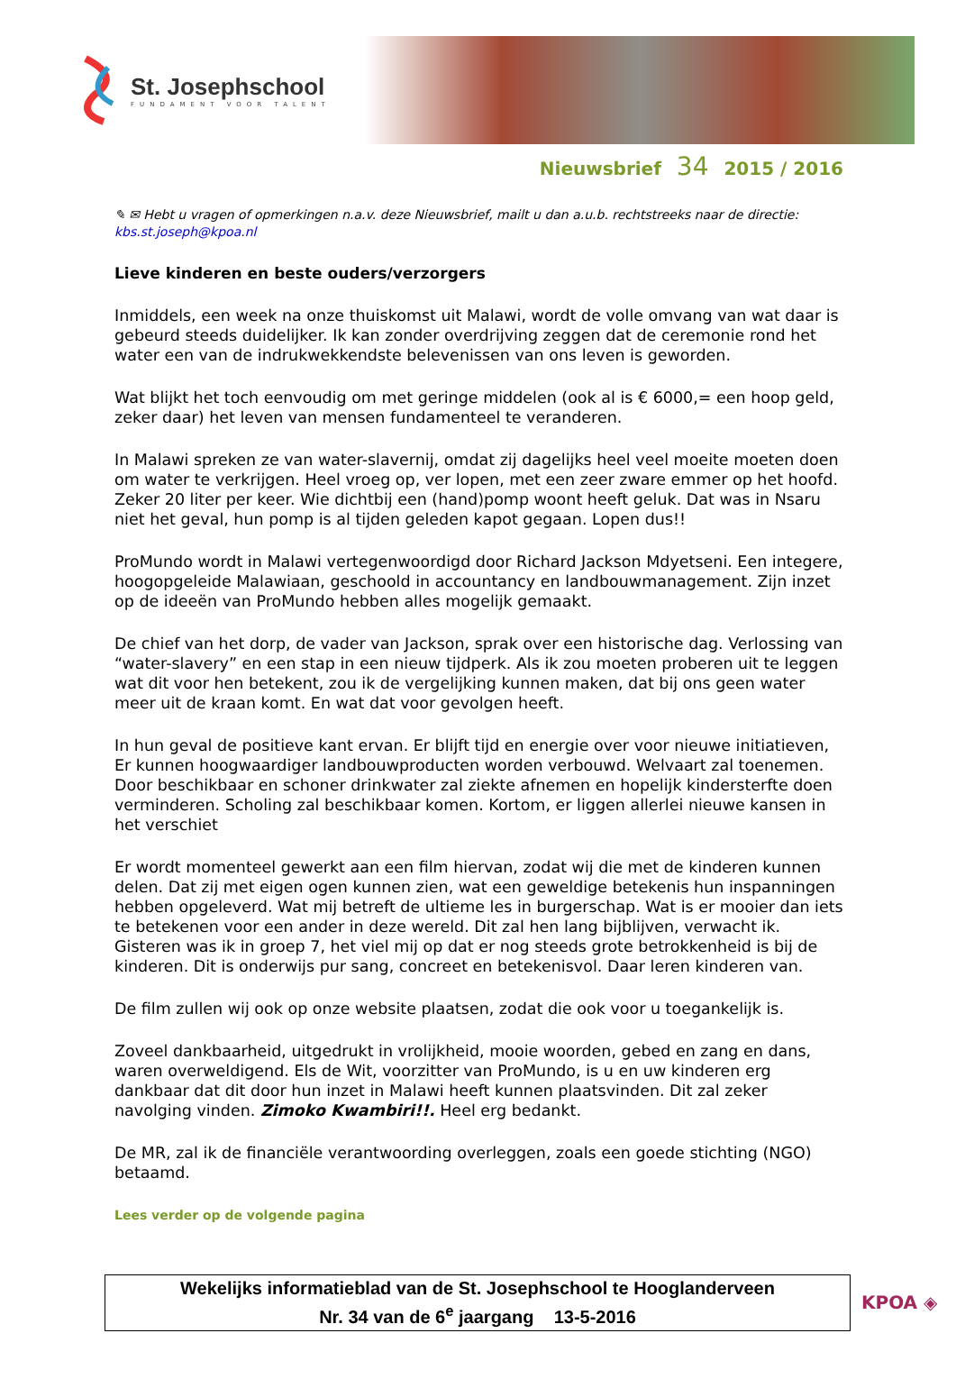St. Josephschool
FUNDAMENT VOOR TALENT
Nieuwsbrief 34 2015 / 2016
✎ ✉ Hebt u vragen of opmerkingen n.a.v. deze Nieuwsbrief, mailt u dan a.u.b. rechtstreeks naar de directie: kbs.st.joseph@kpoa.nl
Lieve kinderen en beste ouders/verzorgers
Inmiddels, een week na onze thuiskomst uit Malawi, wordt de volle omvang van wat daar is gebeurd steeds duidelijker. Ik kan zonder overdrijving zeggen dat de ceremonie rond het water een van de indrukwekkendste belevenissen van ons leven is geworden.
Wat blijkt het toch eenvoudig om met geringe middelen (ook al is € 6000,= een hoop geld, zeker daar) het leven van mensen fundamenteel te veranderen.
In Malawi spreken ze van water-slavernij, omdat zij dagelijks heel veel moeite moeten doen om water te verkrijgen. Heel vroeg op, ver lopen, met een zeer zware emmer op het hoofd. Zeker 20 liter per keer. Wie dichtbij een (hand)pomp woont heeft geluk. Dat was in Nsaru niet het geval, hun pomp is al tijden geleden kapot gegaan. Lopen dus!!
ProMundo wordt in Malawi vertegenwoordigd door Richard Jackson Mdyetseni. Een integere, hoogopgeleide Malawiaan, geschoold in accountancy en landbouwmanagement. Zijn inzet op de ideeën van ProMundo hebben alles mogelijk gemaakt.
De chief van het dorp, de vader van Jackson, sprak over een historische dag. Verlossing van “water-slavery” en een stap in een nieuw tijdperk. Als ik zou moeten proberen uit te leggen wat dit voor hen betekent, zou ik de vergelijking kunnen maken, dat bij ons geen water meer uit de kraan komt. En wat dat voor gevolgen heeft.
In hun geval de positieve kant ervan. Er blijft tijd en energie over voor nieuwe initiatieven, Er kunnen hoogwaardiger landbouwproducten worden verbouwd. Welvaart zal toenemen. Door beschikbaar en schoner drinkwater zal ziekte afnemen en hopelijk kindersterfte doen verminderen. Scholing zal beschikbaar komen. Kortom, er liggen allerlei nieuwe kansen in het verschiet
Er wordt momenteel gewerkt aan een film hiervan, zodat wij die met de kinderen kunnen delen. Dat zij met eigen ogen kunnen zien, wat een geweldige betekenis hun inspanningen hebben opgeleverd. Wat mij betreft de ultieme les in burgerschap. Wat is er mooier dan iets te betekenen voor een ander in deze wereld. Dit zal hen lang bijblijven, verwacht ik. Gisteren was ik in groep 7, het viel mij op dat er nog steeds grote betrokkenheid is bij de kinderen. Dit is onderwijs pur sang, concreet en betekenisvol. Daar leren kinderen van.
De film zullen wij ook op onze website plaatsen, zodat die ook voor u toegankelijk is.
Zoveel dankbaarheid, uitgedrukt in vrolijkheid, mooie woorden, gebed en zang en dans, waren overweldigend. Els de Wit, voorzitter van ProMundo, is u en uw kinderen erg dankbaar dat dit door hun inzet in Malawi heeft kunnen plaatsvinden. Dit zal zeker navolging vinden. Zimoko Kwambiri!!. Heel erg bedankt.
De MR, zal ik de financiële verantwoording overleggen, zoals een goede stichting (NGO) betaamd.
Lees verder op de volgende pagina
Wekelijks informatieblad van de St. Josephschool te Hooglanderveen
Nr. 34 van de 6<sup>e</sup> jaargang 13-5-2016
KPOA ◈